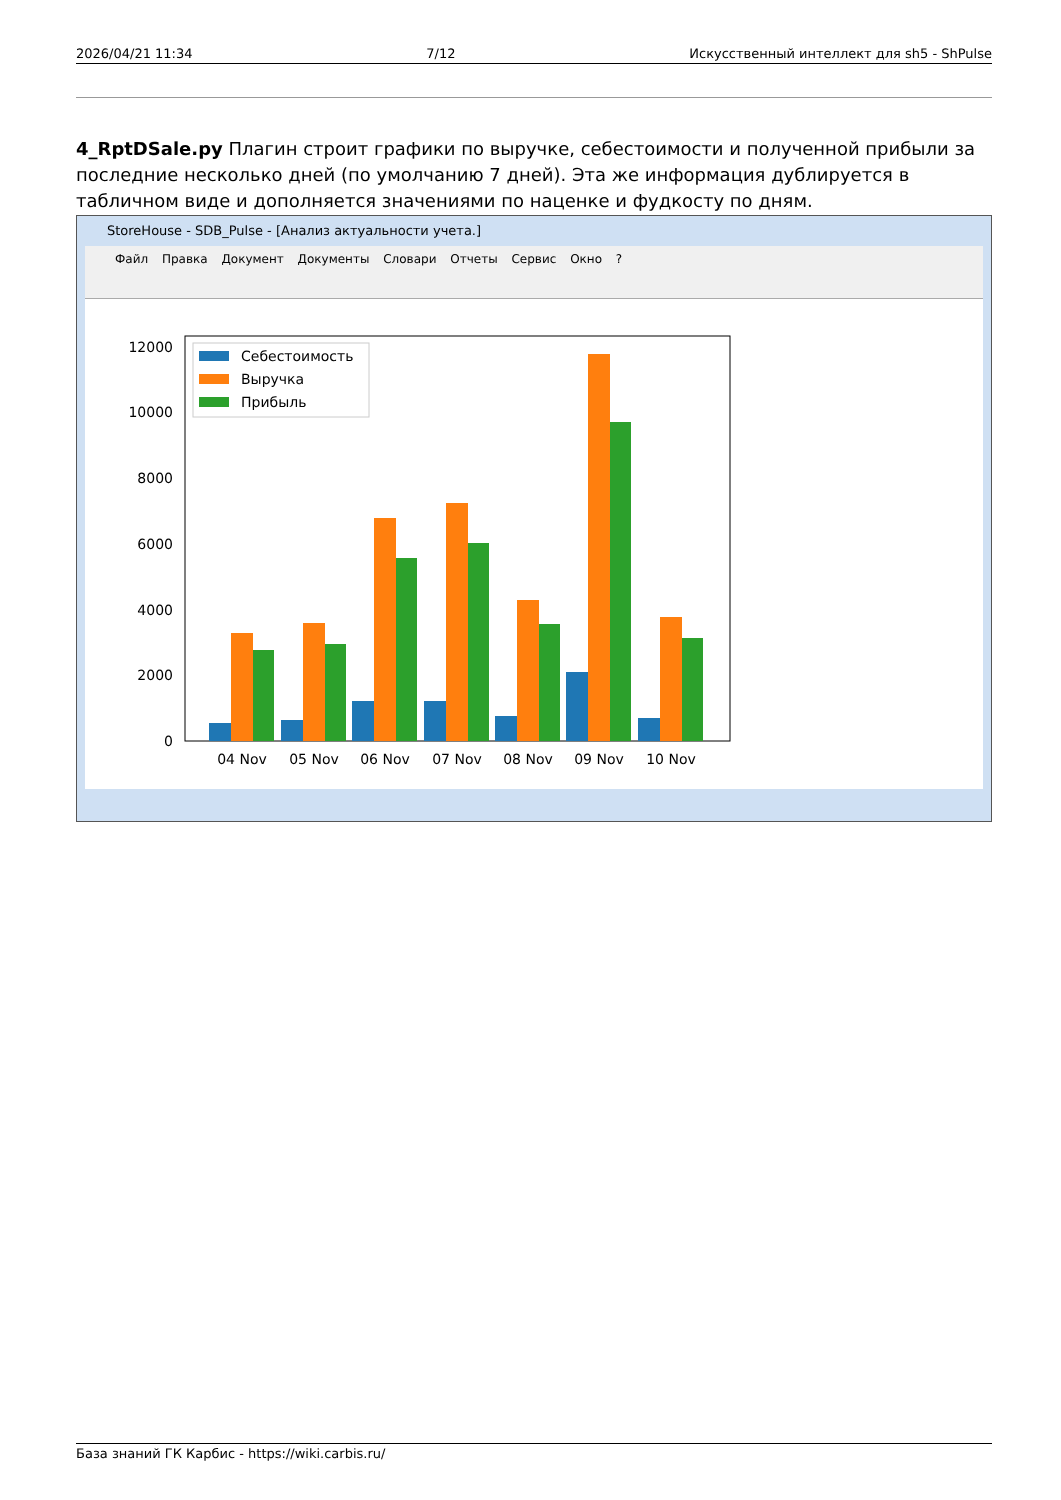2026/04/21 11:34 7/12 Искусственный интеллект для sh5 - ShPulse
4_RptDSale.py Плагин строит графики по выручке, себестоимости и полученной прибыли за последние несколько дней (по умолчанию 7 дней). Эта же информация дублируется в табличном виде и дополняется значениями по наценке и фудкосту по дням.
StoreHouse - SDB_Pulse - [Анализ актуальности учета.]
Файл Правка Документ Документы Словари Отчеты Сервис Окно ?
0
2000
4000
6000
8000
10000
12000
04 Nov
05 Nov
06 Nov
07 Nov
08 Nov
09 Nov
10 Nov
Себестоимость
Выручка
Прибыль
База знаний ГК Карбис - https://wiki.carbis.ru/